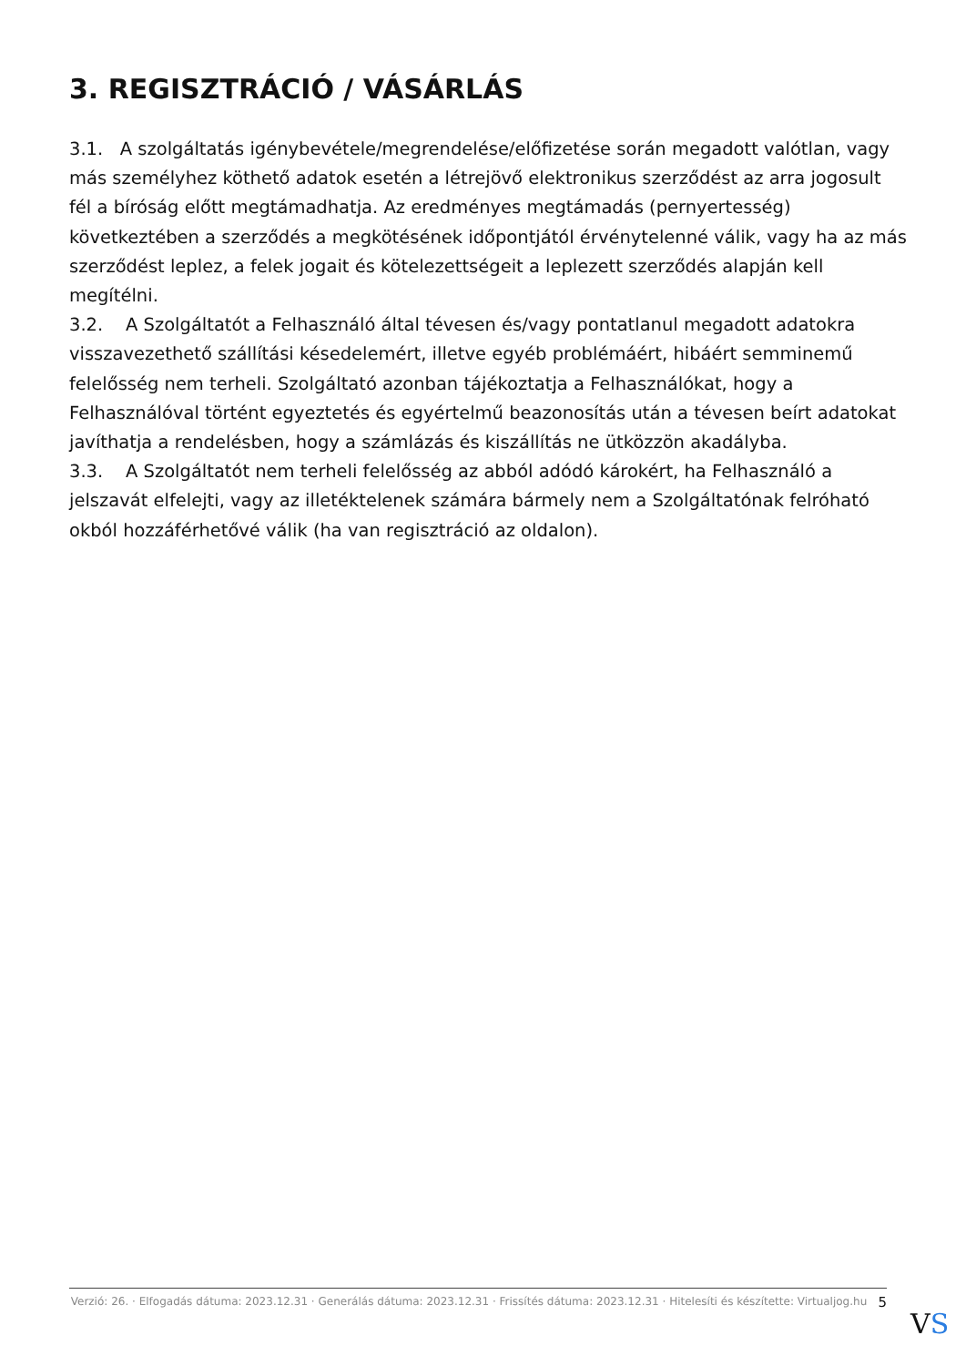3. REGISZTRÁCIÓ / VÁSÁRLÁS
3.1. A szolgáltatás igénybevétele/megrendelése/előfizetése során megadott valótlan, vagy más személyhez köthető adatok esetén a létrejövő elektronikus szerződést az arra jogosult fél a bíróság előtt megtámadhatja. Az eredményes megtámadás (pernyertesség) következtében a szerződés a megkötésének időpontjától érvénytelenné válik, vagy ha az más szerződést leplez, a felek jogait és kötelezettségeit a leplezett szerződés alapján kell megítélni.
3.2. A Szolgáltatót a Felhasználó által tévesen és/vagy pontatlanul megadott adatokra visszavezethető szállítási késedelemért, illetve egyéb problémáért, hibáért semminemű felelősség nem terheli. Szolgáltató azonban tájékoztatja a Felhasználókat, hogy a Felhasználóval történt egyeztetés és egyértelmű beazonosítás után a tévesen beírt adatokat javíthatja a rendelésben, hogy a számlázás és kiszállítás ne ütközzön akadályba.
3.3. A Szolgáltatót nem terheli felelősség az abból adódó károkért, ha Felhasználó a jelszavát elfelejti, vagy az illetéktelenek számára bármely nem a Szolgáltatónak felróható okból hozzáférhetővé válik (ha van regisztráció az oldalon).
Verzió: 26. · Elfogadás dátuma: 2023.12.31 · Generálás dátuma: 2023.12.31 · Frissítés dátuma: 2023.12.31 · Hitelesíti és készítette: Virtualjog.hu
5
VS